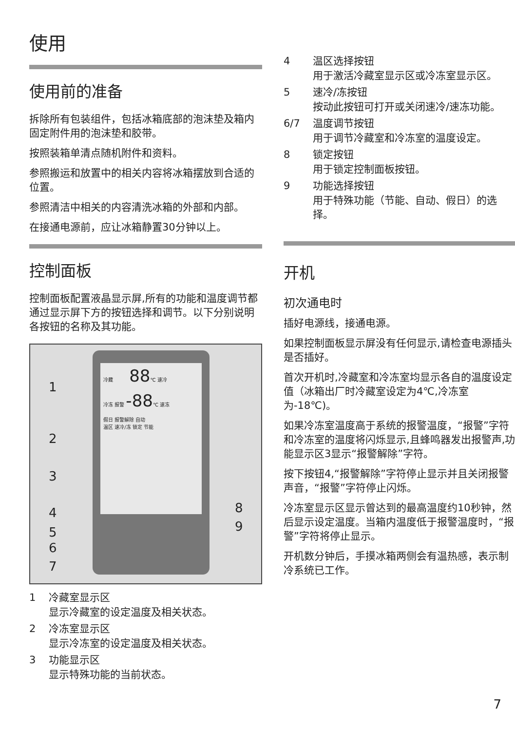使用
使用前的准备
拆除所有包装组件，包括冰箱底部的泡沫垫及箱内固定附件用的泡沫垫和胶带。
按照装箱单清点随机附件和资料。
参照搬运和放置中的相关内容将冰箱摆放到合适的位置。
参照清洁中相关的内容清洗冰箱的外部和内部。
在接通电源前，应让冰箱静置30分钟以上。
控制面板
控制面板配置液晶显示屏,所有的功能和温度调节都通过显示屏下方的按钮选择和调节。以下分别说明各按钮的名称及其功能。
冷藏 88℃ 速冷
冷冻 报警 -88℃ 速冻
假日 报警解除 自动
温区 速冷/冻 锁定 节能
1
2
3
4
5
6
7
8
9
1 冷藏室显示区
显示冷藏室的设定温度及相关状态。
2 冷冻室显示区
显示冷冻室的设定温度及相关状态。
3 功能显示区
显示特殊功能的当前状态。
4 温区选择按钮
用于激活冷藏室显示区或冷冻室显示区。
5 速冷/冻按钮
按动此按钮可打开或关闭速冷/速冻功能。
6/7 温度调节按钮
用于调节冷藏室和冷冻室的温度设定。
8 锁定按钮
用于锁定控制面板按钮。
9 功能选择按钮
用于特殊功能（节能、自动、假日）的选择。
开机
初次通电时
插好电源线，接通电源。
如果控制面板显示屏没有任何显示,请检查电源插头是否插好。
首次开机时,冷藏室和冷冻室均显示各自的温度设定值（冰箱出厂时冷藏室设定为4℃,冷冻室为-18℃)。
如果冷冻室温度高于系统的报警温度，“报警”字符和冷冻室的温度将闪烁显示,且蜂鸣器发出报警声,功能显示区3显示“报警解除”字符。
按下按钮4,“报警解除”字符停止显示并且关闭报警声音，“报警”字符停止闪烁。
冷冻室显示区显示曾达到的最高温度约10秒钟，然后显示设定温度。当箱内温度低于报警温度时，“报警”字符将停止显示。
开机数分钟后，手摸冰箱两侧会有温热感，表示制冷系统已工作。
7